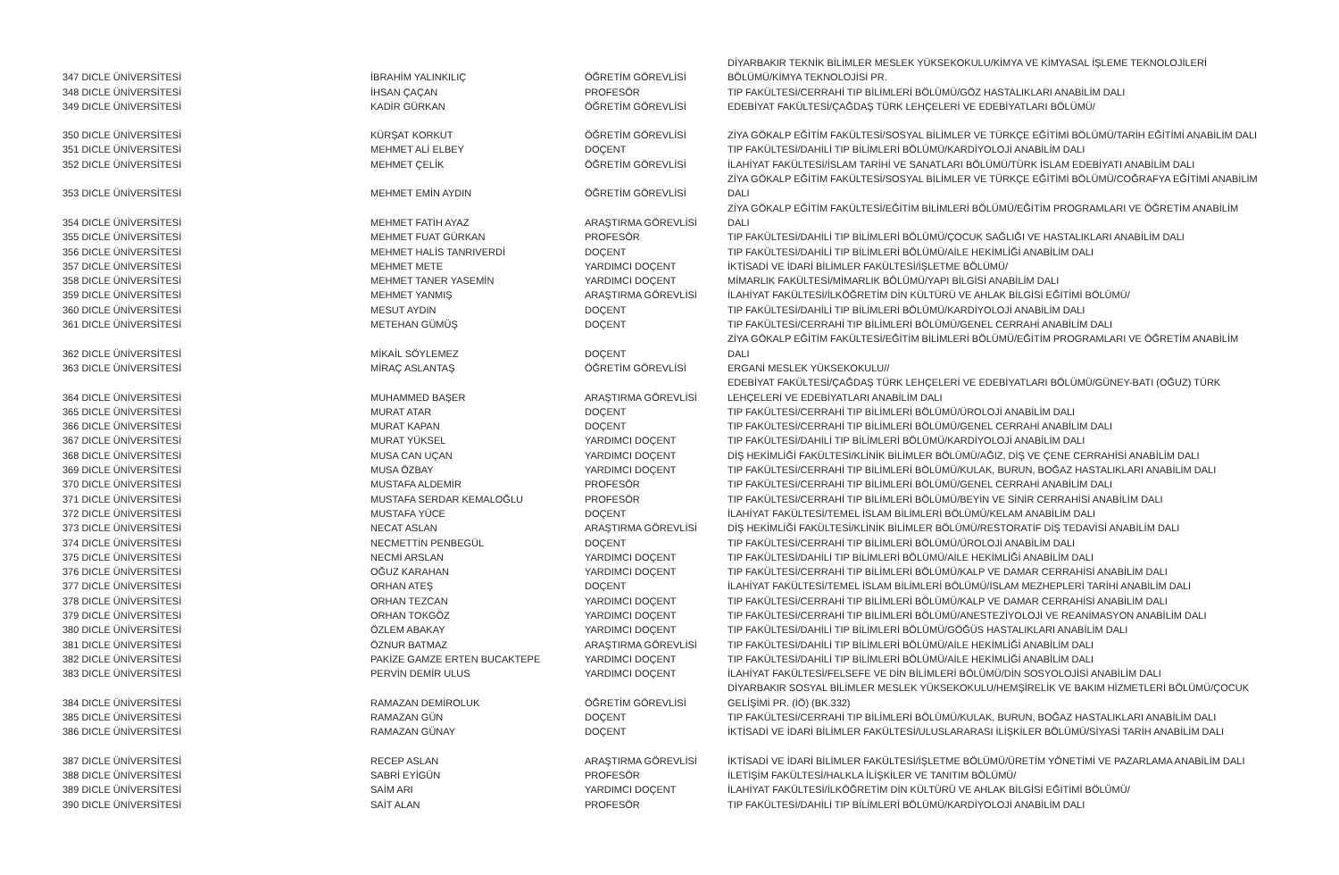| 347 DICLE ÜNİVERSİTESİ | İBRAHİM YALINKILIÇ | ÖĞRETİM GÖREVLİSİ | DİYARBAKIR TEKNİK BİLİMLER MESLEK YÜKSEKOKULU/KİMYA VE KİMYASAL İŞLEME TEKNOLOJİLERİ BÖLÜMÜ/KİMYA TEKNOLOJİSİ PR. |
| 348 DICLE ÜNİVERSİTESİ | İHSAN ÇAÇAN | PROFESÖR | TIP FAKÜLTESİ/CERRAHİ TIP BİLİMLERİ BÖLÜMÜ/GÖZ HASTALIKLARI ANABİLİM DALI |
| 349 DICLE ÜNİVERSİTESİ | KADİR GÜRKAN | ÖĞRETİM GÖREVLİSİ | EDEBİYAT FAKÜLTESİ/ÇAĞDAŞ TÜRK LEHÇELERİ VE EDEBİYATLARI BÖLÜMÜ/ |
| 350 DICLE ÜNİVERSİTESİ | KÜRŞAT KORKUT | ÖĞRETİM GÖREVLİSİ | ZİYA GÖKALP EĞİTİM FAKÜLTESİ/SOSYAL BİLİMLER VE TÜRKÇE EĞİTİMİ BÖLÜMÜ/TARİH EĞİTİMİ ANABİLİM DALI |
| 351 DICLE ÜNİVERSİTESİ | MEHMET ALİ ELBEY | DOÇENT | TIP FAKÜLTESİ/DAHİLİ TIP BİLİMLERİ BÖLÜMÜ/KARDİYOLOJİ ANABİLİM DALI |
| 352 DICLE ÜNİVERSİTESİ | MEHMET ÇELİK | ÖĞRETİM GÖREVLİSİ | İLAHİYAT FAKÜLTESİ/İSLAM TARİHİ VE SANATLARI BÖLÜMÜ/TÜRK İSLAM EDEBİYATI ANABİLİM DALI |
| 353 DICLE ÜNİVERSİTESİ | MEHMET EMİN AYDIN | ÖĞRETİM GÖREVLİSİ | ZİYA GÖKALP EĞİTİM FAKÜLTESİ/SOSYAL BİLİMLER VE TÜRKÇE EĞİTİMİ BÖLÜMÜ/COĞRAFYA EĞİTİMİ ANABİLİM DALI |
| 354 DICLE ÜNİVERSİTESİ | MEHMET FATİH AYAZ | ARAŞTIRMA GÖREVLİSİ | ZİYA GÖKALP EĞİTİM FAKÜLTESİ/EĞİTİM BİLİMLERİ BÖLÜMÜ/EĞİTİM PROGRAMLARI VE ÖĞRETİM ANABİLİM DALI |
| 355 DICLE ÜNİVERSİTESİ | MEHMET FUAT GÜRKAN | PROFESÖR | TIP FAKÜLTESİ/DAHİLİ TIP BİLİMLERİ BÖLÜMÜ/ÇOCUK SAĞLIĞI VE HASTALIKLARI ANABİLİM DALI |
| 356 DICLE ÜNİVERSİTESİ | MEHMET HALİS TANRIVERDİ | DOÇENT | TIP FAKÜLTESİ/DAHİLİ TIP BİLİMLERİ BÖLÜMÜ/AİLE HEKİMLİĞİ ANABİLİM DALI |
| 357 DICLE ÜNİVERSİTESİ | MEHMET METE | YARDIMCI DOÇENT | İKTİSADİ VE İDARİ BİLİMLER FAKÜLTESİ/İŞLETME BÖLÜMÜ/ |
| 358 DICLE ÜNİVERSİTESİ | MEHMET TANER YASEMİN | YARDIMCI DOÇENT | MİMARLIK FAKÜLTESİ/MİMARLIK BÖLÜMÜ/YAPI BİLGİSİ ANABİLİM DALI |
| 359 DICLE ÜNİVERSİTESİ | MEHMET YANMIŞ | ARAŞTIRMA GÖREVLİSİ | İLAHİYAT FAKÜLTESİ/İLKÖĞRETİM DİN KÜLTÜRÜ VE AHLAK BİLGİSİ EĞİTİMİ BÖLÜMÜ/ |
| 360 DICLE ÜNİVERSİTESİ | MESUT AYDIN | DOÇENT | TIP FAKÜLTESİ/DAHİLİ TIP BİLİMLERİ BÖLÜMÜ/KARDİYOLOJİ ANABİLİM DALI |
| 361 DICLE ÜNİVERSİTESİ | METEHAN GÜMÜŞ | DOÇENT | TIP FAKÜLTESİ/CERRAHİ TIP BİLİMLERİ BÖLÜMÜ/GENEL CERRAHİ ANABİLİM DALI |
| 362 DICLE ÜNİVERSİTESİ | MİKAİL SÖYLEMEZ | DOÇENT | ZİYA GÖKALP EĞİTİM FAKÜLTESİ/EĞİTİM BİLİMLERİ BÖLÜMÜ/EĞİTİM PROGRAMLARI VE ÖĞRETİM ANABİLİM DALI |
| 363 DICLE ÜNİVERSİTESİ | MİRAÇ ASLANTAŞ | ÖĞRETİM GÖREVLİSİ | ERGANİ MESLEK YÜKSEKOKULU// |
| 364 DICLE ÜNİVERSİTESİ | MUHAMMED BAŞER | ARAŞTIRMA GÖREVLİSİ | EDEBİYAT FAKÜLTESİ/ÇAĞDAŞ TÜRK LEHÇELERİ VE EDEBİYATLARI BÖLÜMÜ/GÜNEY-BATI (OĞUZ) TÜRK LEHÇELERİ VE EDEBİYATLARI ANABİLİM DALI |
| 365 DICLE ÜNİVERSİTESİ | MURAT ATAR | DOÇENT | TIP FAKÜLTESİ/CERRAHİ TIP BİLİMLERİ BÖLÜMÜ/ÜROLOJİ ANABİLİM DALI |
| 366 DICLE ÜNİVERSİTESİ | MURAT KAPAN | DOÇENT | TIP FAKÜLTESİ/CERRAHİ TIP BİLİMLERİ BÖLÜMÜ/GENEL CERRAHİ ANABİLİM DALI |
| 367 DICLE ÜNİVERSİTESİ | MURAT YÜKSEL | YARDIMCI DOÇENT | TIP FAKÜLTESİ/DAHİLİ TIP BİLİMLERİ BÖLÜMÜ/KARDİYOLOJİ ANABİLİM DALI |
| 368 DICLE ÜNİVERSİTESİ | MUSA CAN UÇAN | YARDIMCI DOÇENT | DİŞ HEKİMLİĞİ FAKÜLTESİ/KLİNİK BİLİMLER BÖLÜMÜ/AĞIZ, DİŞ VE ÇENE CERRAHİSİ ANABİLİM DALI |
| 369 DICLE ÜNİVERSİTESİ | MUSA ÖZBAY | YARDIMCI DOÇENT | TIP FAKÜLTESİ/CERRAHİ TIP BİLİMLERİ BÖLÜMÜ/KULAK, BURUN, BOĞAZ HASTALIKLARI ANABİLİM DALI |
| 370 DICLE ÜNİVERSİTESİ | MUSTAFA ALDEMİR | PROFESÖR | TIP FAKÜLTESİ/CERRAHİ TIP BİLİMLERİ BÖLÜMÜ/GENEL CERRAHİ ANABİLİM DALI |
| 371 DICLE ÜNİVERSİTESİ | MUSTAFA SERDAR KEMALOĞLU | PROFESÖR | TIP FAKÜLTESİ/CERRAHİ TIP BİLİMLERİ BÖLÜMÜ/BEYİN VE SİNİR CERRAHİSİ ANABİLİM DALI |
| 372 DICLE ÜNİVERSİTESİ | MUSTAFA YÜCE | DOÇENT | İLAHİYAT FAKÜLTESİ/TEMEL İSLAM BİLİMLERİ BÖLÜMÜ/KELAM ANABİLİM DALI |
| 373 DICLE ÜNİVERSİTESİ | NECAT ASLAN | ARAŞTIRMA GÖREVLİSİ | DİŞ HEKİMLİĞİ FAKÜLTESİ/KLİNİK BİLİMLER BÖLÜMÜ/RESTORATİF DİŞ TEDAVİSİ ANABİLİM DALI |
| 374 DICLE ÜNİVERSİTESİ | NECMETTİN PENBEGÜL | DOÇENT | TIP FAKÜLTESİ/CERRAHİ TIP BİLİMLERİ BÖLÜMÜ/ÜROLOJİ ANABİLİM DALI |
| 375 DICLE ÜNİVERSİTESİ | NECMİ ARSLAN | YARDIMCI DOÇENT | TIP FAKÜLTESİ/DAHİLİ TIP BİLİMLERİ BÖLÜMÜ/AİLE HEKİMLİĞİ ANABİLİM DALI |
| 376 DICLE ÜNİVERSİTESİ | OĞUZ KARAHAN | YARDIMCI DOÇENT | TIP FAKÜLTESİ/CERRAHİ TIP BİLİMLERİ BÖLÜMÜ/KALP VE DAMAR CERRAHİSİ ANABİLİM DALI |
| 377 DICLE ÜNİVERSİTESİ | ORHAN ATEŞ | DOÇENT | İLAHİYAT FAKÜLTESİ/TEMEL İSLAM BİLİMLERİ BÖLÜMÜ/İSLAM MEZHEPLERİ TARİHİ ANABİLİM DALI |
| 378 DICLE ÜNİVERSİTESİ | ORHAN TEZCAN | YARDIMCI DOÇENT | TIP FAKÜLTESİ/CERRAHİ TIP BİLİMLERİ BÖLÜMÜ/KALP VE DAMAR CERRAHİSİ ANABİLİM DALI |
| 379 DICLE ÜNİVERSİTESİ | ORHAN TOKGÖZ | YARDIMCI DOÇENT | TIP FAKÜLTESİ/CERRAHİ TIP BİLİMLERİ BÖLÜMÜ/ANESTEZİYOLOJİ VE REANİMASYON ANABİLİM DALI |
| 380 DICLE ÜNİVERSİTESİ | ÖZLEM ABAKAY | YARDIMCI DOÇENT | TIP FAKÜLTESİ/DAHİLİ TIP BİLİMLERİ BÖLÜMÜ/GÖĞÜS HASTALIKLARI ANABİLİM DALI |
| 381 DICLE ÜNİVERSİTESİ | ÖZNUR BATMAZ | ARAŞTIRMA GÖREVLİSİ | TIP FAKÜLTESİ/DAHİLİ TIP BİLİMLERİ BÖLÜMÜ/AİLE HEKİMLİĞİ ANABİLİM DALI |
| 382 DICLE ÜNİVERSİTESİ | PAKİZE GAMZE ERTEN BUCAKTEPE | YARDIMCI DOÇENT | TIP FAKÜLTESİ/DAHİLİ TIP BİLİMLERİ BÖLÜMÜ/AİLE HEKİMLİĞİ ANABİLİM DALI |
| 383 DICLE ÜNİVERSİTESİ | PERVİN DEMİR ULUS | YARDIMCI DOÇENT | İLAHİYAT FAKÜLTESİ/FELSEFE VE DİN BİLİMLERİ BÖLÜMÜ/DİN SOSYOLOJİSİ ANABİLİM DALI |
| 384 DICLE ÜNİVERSİTESİ | RAMAZAN DEMİROLUK | ÖĞRETİM GÖREVLİSİ | DİYARBAKIR SOSYAL BİLİMLER MESLEK YÜKSEKOKULU/HEMŞİRELİK VE BAKIM HİZMETLERİ BÖLÜMÜ/ÇOCUK GELİŞİMİ PR. (İÖ) (BK.332) |
| 385 DICLE ÜNİVERSİTESİ | RAMAZAN GÜN | DOÇENT | TIP FAKÜLTESİ/CERRAHİ TIP BİLİMLERİ BÖLÜMÜ/KULAK, BURUN, BOĞAZ HASTALIKLARI ANABİLİM DALI |
| 386 DICLE ÜNİVERSİTESİ | RAMAZAN GÜNAY | DOÇENT | İKTİSADİ VE İDARİ BİLİMLER FAKÜLTESİ/ULUSLARARASI İLİŞKİLER BÖLÜMÜ/SİYASİ TARİH ANABİLİM DALI |
| 387 DICLE ÜNİVERSİTESİ | RECEP ASLAN | ARAŞTIRMA GÖREVLİSİ | İKTİSADİ VE İDARİ BİLİMLER FAKÜLTESİ/İŞLETME BÖLÜMÜ/ÜRETİM YÖNETİMİ VE PAZARLAMA ANABİLİM DALI |
| 388 DICLE ÜNİVERSİTESİ | SABRİ EYİGÜN | PROFESÖR | İLETİŞİM FAKÜLTESİ/HALKLA İLİŞKİLER VE TANITIM BÖLÜMÜ/ |
| 389 DICLE ÜNİVERSİTESİ | SAİM ARI | YARDIMCI DOÇENT | İLAHİYAT FAKÜLTESİ/İLKÖĞRETİM DİN KÜLTÜRÜ VE AHLAK BİLGİSİ EĞİTİMİ BÖLÜMÜ/ |
| 390 DICLE ÜNİVERSİTESİ | SAİT ALAN | PROFESÖR | TIP FAKÜLTESİ/DAHİLİ TIP BİLİMLERİ BÖLÜMÜ/KARDİYOLOJİ ANABİLİM DALI |